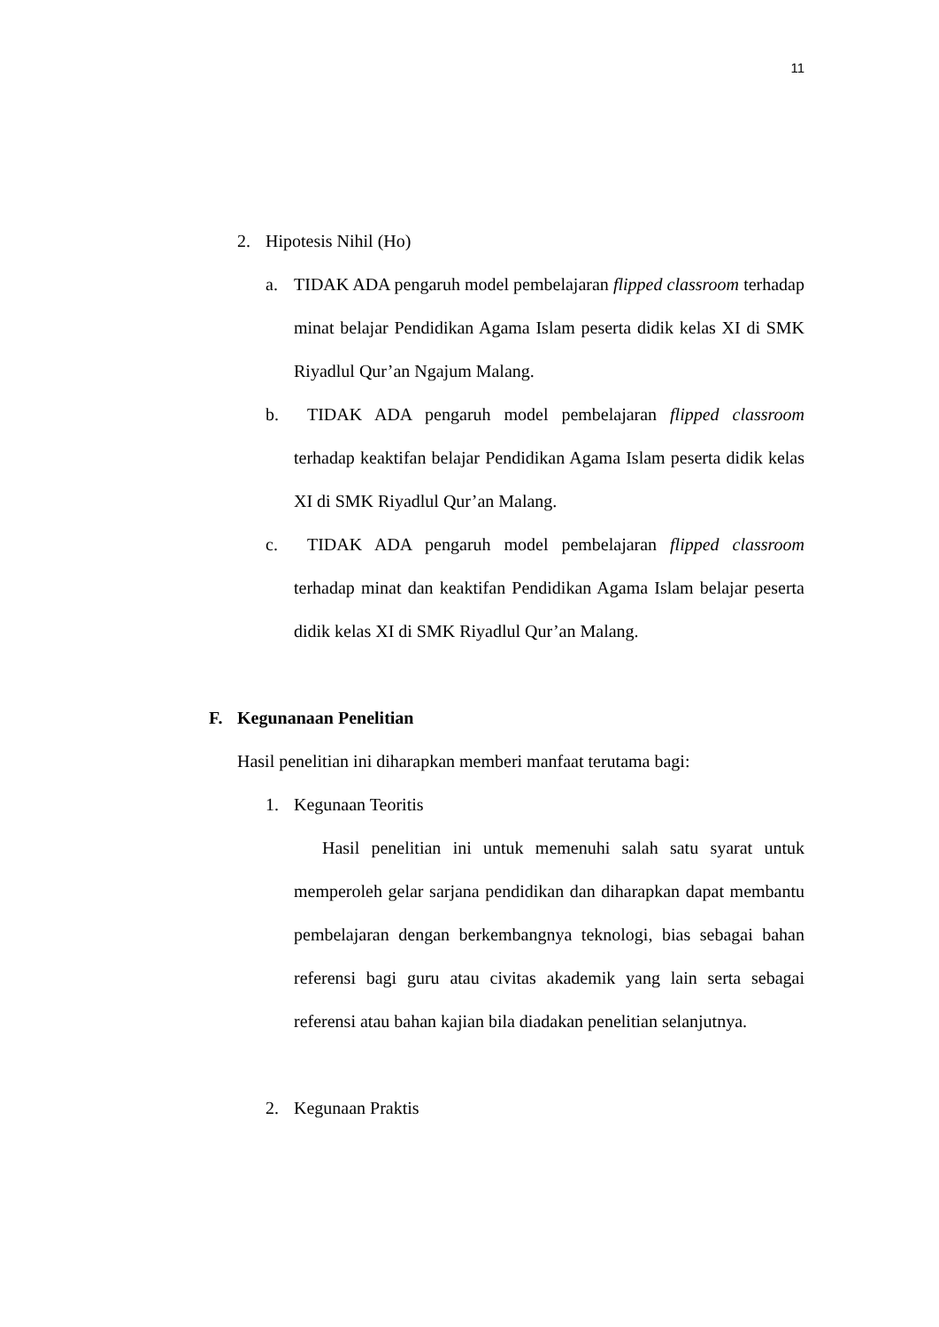11
2. Hipotesis Nihil (Ho)
a. TIDAK ADA pengaruh model pembelajaran flipped classroom terhadap minat belajar Pendidikan Agama Islam peserta didik kelas XI di SMK Riyadlul Qur’an Ngajum Malang.
b. TIDAK ADA pengaruh model pembelajaran flipped classroom terhadap keaktifan belajar Pendidikan Agama Islam peserta didik kelas XI di SMK Riyadlul Qur’an Malang.
c. TIDAK ADA pengaruh model pembelajaran flipped classroom terhadap minat dan keaktifan Pendidikan Agama Islam belajar peserta didik kelas XI di SMK Riyadlul Qur’an Malang.
F. Kegunanaan Penelitian
Hasil penelitian ini diharapkan memberi manfaat terutama bagi:
1. Kegunaan Teoritis
Hasil penelitian ini untuk memenuhi salah satu syarat untuk memperoleh gelar sarjana pendidikan dan diharapkan dapat membantu pembelajaran dengan berkembangnya teknologi, bias sebagai bahan referensi bagi guru atau civitas akademik yang lain serta sebagai referensi atau bahan kajian bila diadakan penelitian selanjutnya.
2. Kegunaan Praktis